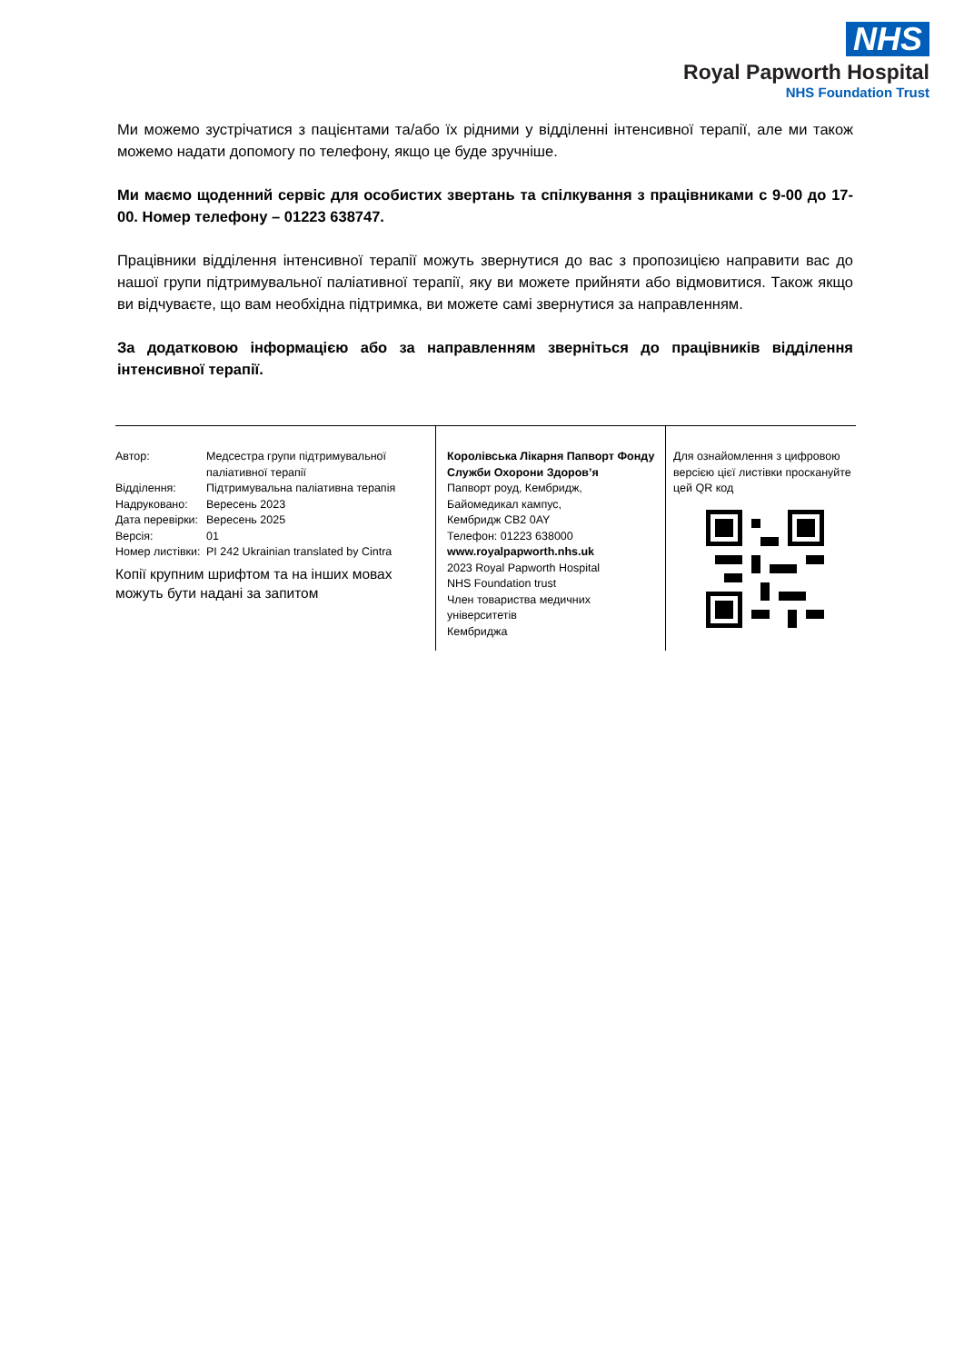NHS
Royal Papworth Hospital
NHS Foundation Trust
Ми можемо зустрічатися з пацієнтами та/або їх рідними у відділенні інтенсивної терапії, але ми також можемо надати допомогу по телефону, якщо це буде зручніше.
Ми маємо щоденний сервіс для особистих звертань та спілкування з працівниками с 9-00 до 17-00. Номер телефону – 01223 638747.
Працівники відділення інтенсивної терапії можуть звернутися до вас з пропозицією направити вас до нашої групи підтримувальної паліативної терапії, яку ви можете прийняти або відмовитися. Також якщо ви відчуваєте, що вам необхідна підтримка, ви можете самі звернутися за направленням.
За додатковою інформацією або за направленням зверніться до працівників відділення інтенсивної терапії.
Автор: Медсестра групи підтримувальної паліативної терапії
Відділення: Підтримувальна паліативна терапія
Надруковано: Вересень 2023
Дата перевірки: Вересень 2025
Версія: 01
Номер листівки: PI 242 Ukrainian translated by Cintra
Копії крупним шрифтом та на інших мовах можуть бути надані за запитом
Королівська Лікарня Папворт Фонду Служби Охорони Здоров’я
Папворт роуд, Кембридж,
Байомедикал кампус,
Кембридж CB2 0AY
Телефон: 01223 638000
www.royalpapworth.nhs.uk
2023 Royal Papworth Hospital
NHS Foundation trust
Член товариства медичних університетів
Кембриджа
Для ознайомлення з цифровою версією цієї листівки проскануйте цей QR код